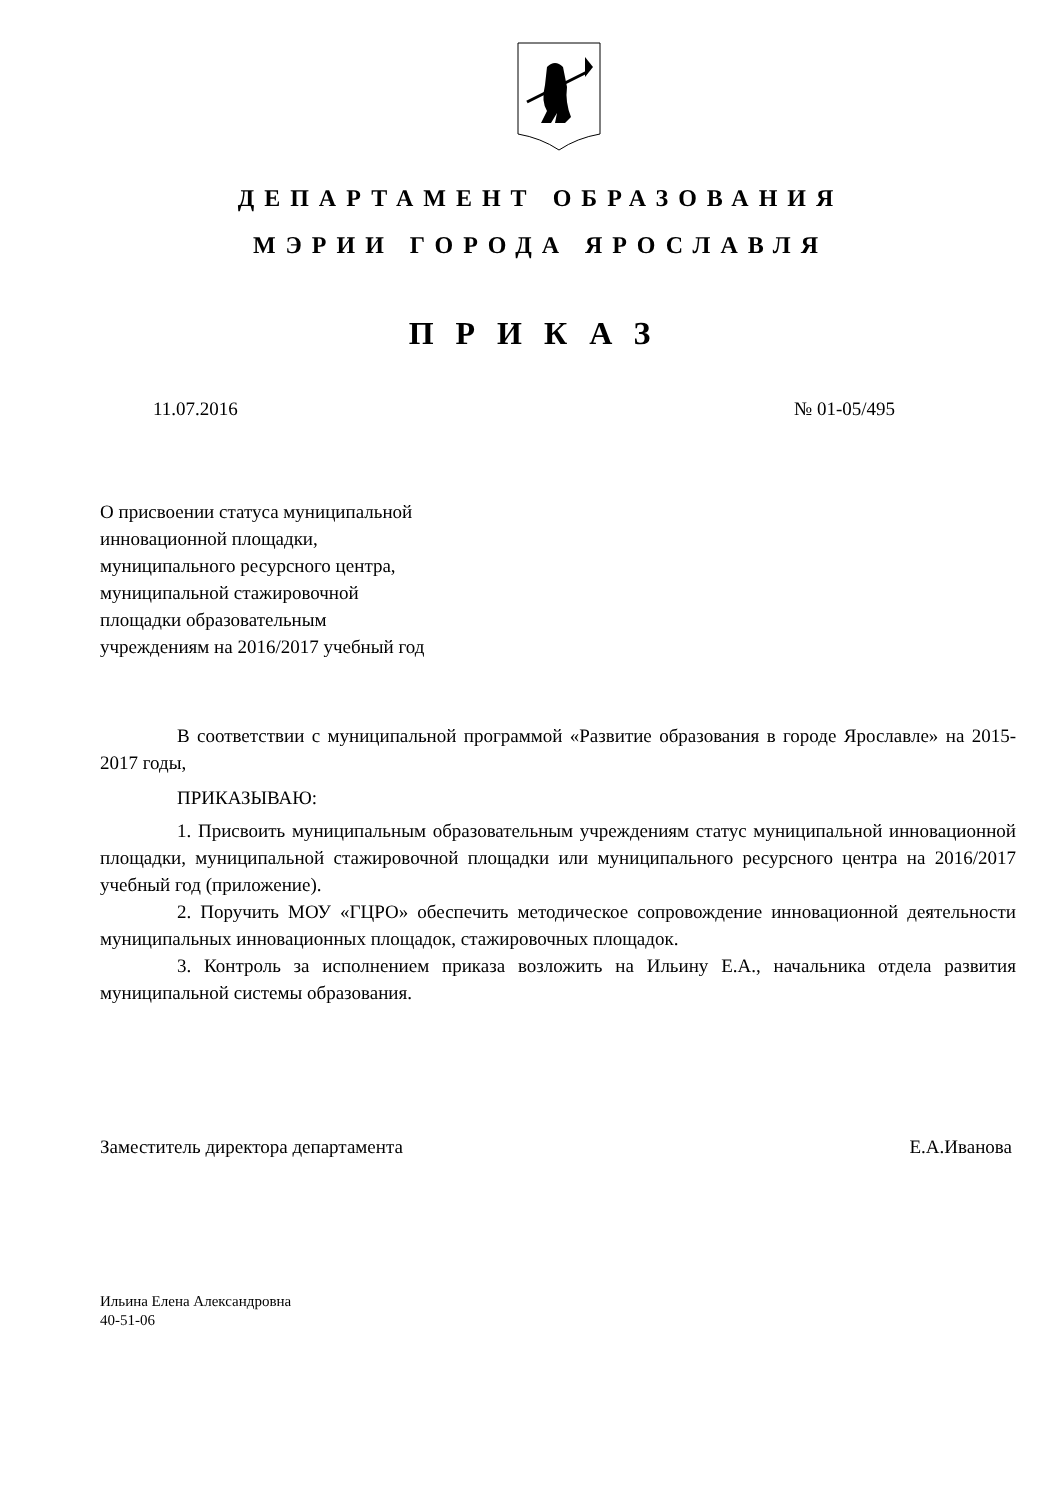ДЕПАРТАМЕНТ ОБРАЗОВАНИЯ
МЭРИИ ГОРОДА ЯРОСЛАВЛЯ
ПРИКАЗ
11.07.2016 № 01-05/495
О присвоении статуса муниципальной
инновационной площадки,
муниципального ресурсного центра,
муниципальной стажировочной
площадки образовательным
учреждениям на 2016/2017 учебный год
В соответствии с муниципальной программой «Развитие образования в городе Ярославле» на 2015-2017 годы,
ПРИКАЗЫВАЮ:
1. Присвоить муниципальным образовательным учреждениям статус муниципальной инновационной площадки, муниципальной стажировочной площадки или муниципального ресурсного центра на 2016/2017 учебный год (приложение).
2. Поручить МОУ «ГЦРО» обеспечить методическое сопровождение инновационной деятельности муниципальных инновационных площадок, стажировочных площадок.
3. Контроль за исполнением приказа возложить на Ильину Е.А., начальника отдела развития муниципальной системы образования.
Заместитель директора департамента Е.А.Иванова
Ильина Елена Александровна
40-51-06